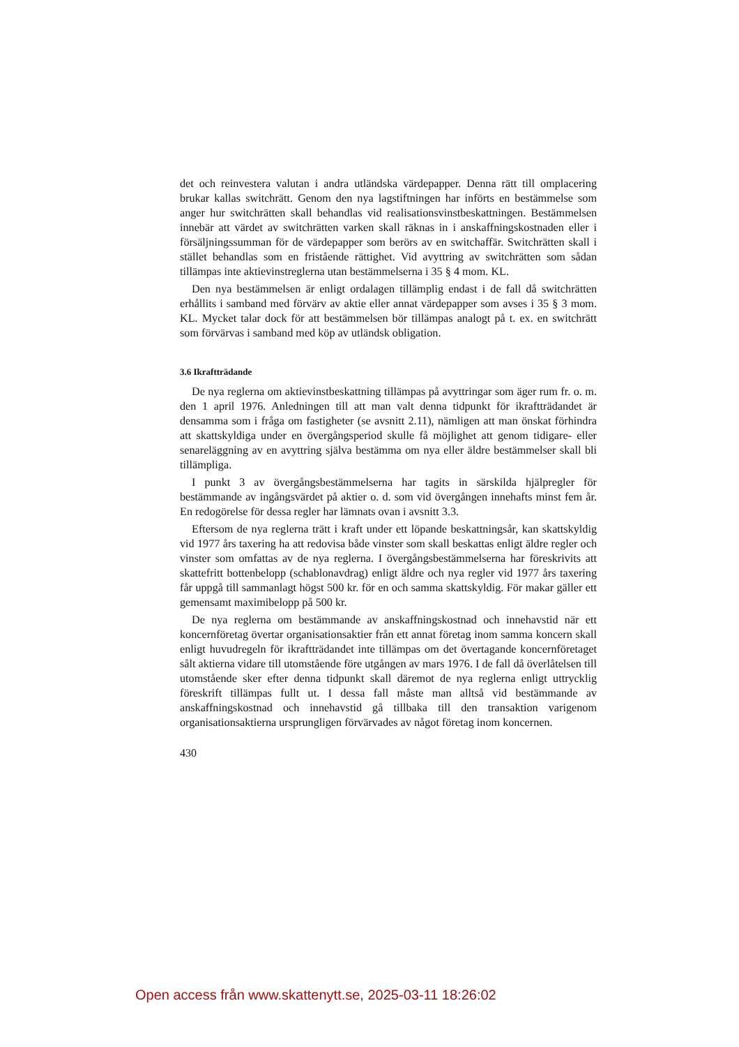det och reinvestera valutan i andra utländska värdepapper. Denna rätt till omplacering brukar kallas switchrätt. Genom den nya lagstiftningen har införts en bestämmelse som anger hur switchrätten skall behandlas vid realisationsvinstbeskattningen. Bestämmelsen innebär att värdet av switchrätten varken skall räknas in i anskaffningskostnaden eller i försäljningssumman för de värdepapper som berörs av en switchaffär. Switchrätten skall i stället behandlas som en fristående rättighet. Vid avyttring av switchrätten som sådan tillämpas inte aktievinstreglerna utan bestämmelserna i 35 § 4 mom. KL.
Den nya bestämmelsen är enligt ordalagen tillämplig endast i de fall då switchrätten erhållits i samband med förvärv av aktie eller annat värdepapper som avses i 35 § 3 mom. KL. Mycket talar dock för att bestämmelsen bör tillämpas analogt på t. ex. en switchrätt som förvärvas i samband med köp av utländsk obligation.
3.6 Ikraftträdande
De nya reglerna om aktievinstbeskattning tillämpas på avyttringar som äger rum fr. o. m. den 1 april 1976. Anledningen till att man valt denna tidpunkt för ikraftträdandet är densamma som i fråga om fastigheter (se avsnitt 2.11), nämligen att man önskat förhindra att skattskyldiga under en övergångsperiod skulle få möjlighet att genom tidigare- eller senareläggning av en avyttring själva bestämma om nya eller äldre bestämmelser skall bli tillämpliga.
I punkt 3 av övergångsbestämmelserna har tagits in särskilda hjälpregler för bestämmande av ingångsvärdet på aktier o. d. som vid övergången innehafts minst fem år. En redogörelse för dessa regler har lämnats ovan i avsnitt 3.3.
Eftersom de nya reglerna trätt i kraft under ett löpande beskattningsår, kan skattskyldig vid 1977 års taxering ha att redovisa både vinster som skall beskattas enligt äldre regler och vinster som omfattas av de nya reglerna. I övergångsbestämmelserna har föreskrivits att skattefritt bottenbelopp (schablonavdrag) enligt äldre och nya regler vid 1977 års taxering får uppgå till sammanlagt högst 500 kr. för en och samma skattskyldig. För makar gäller ett gemensamt maximibelopp på 500 kr.
De nya reglerna om bestämmande av anskaffningskostnad och innehavstid när ett koncernföretag övertar organisationsaktier från ett annat företag inom samma koncern skall enligt huvudregeln för ikraftträdandet inte tillämpas om det övertagande koncernföretaget sålt aktierna vidare till utomstående före utgången av mars 1976. I de fall då överlåtelsen till utomstående sker efter denna tidpunkt skall däremot de nya reglerna enligt uttrycklig föreskrift tillämpas fullt ut. I dessa fall måste man alltså vid bestämmande av anskaffningskostnad och innehavstid gå tillbaka till den transaktion varigenom organisationsaktierna ursprungligen förvärvades av något företag inom koncernen.
430
Open access från www.skattenytt.se, 2025-03-11 18:26:02